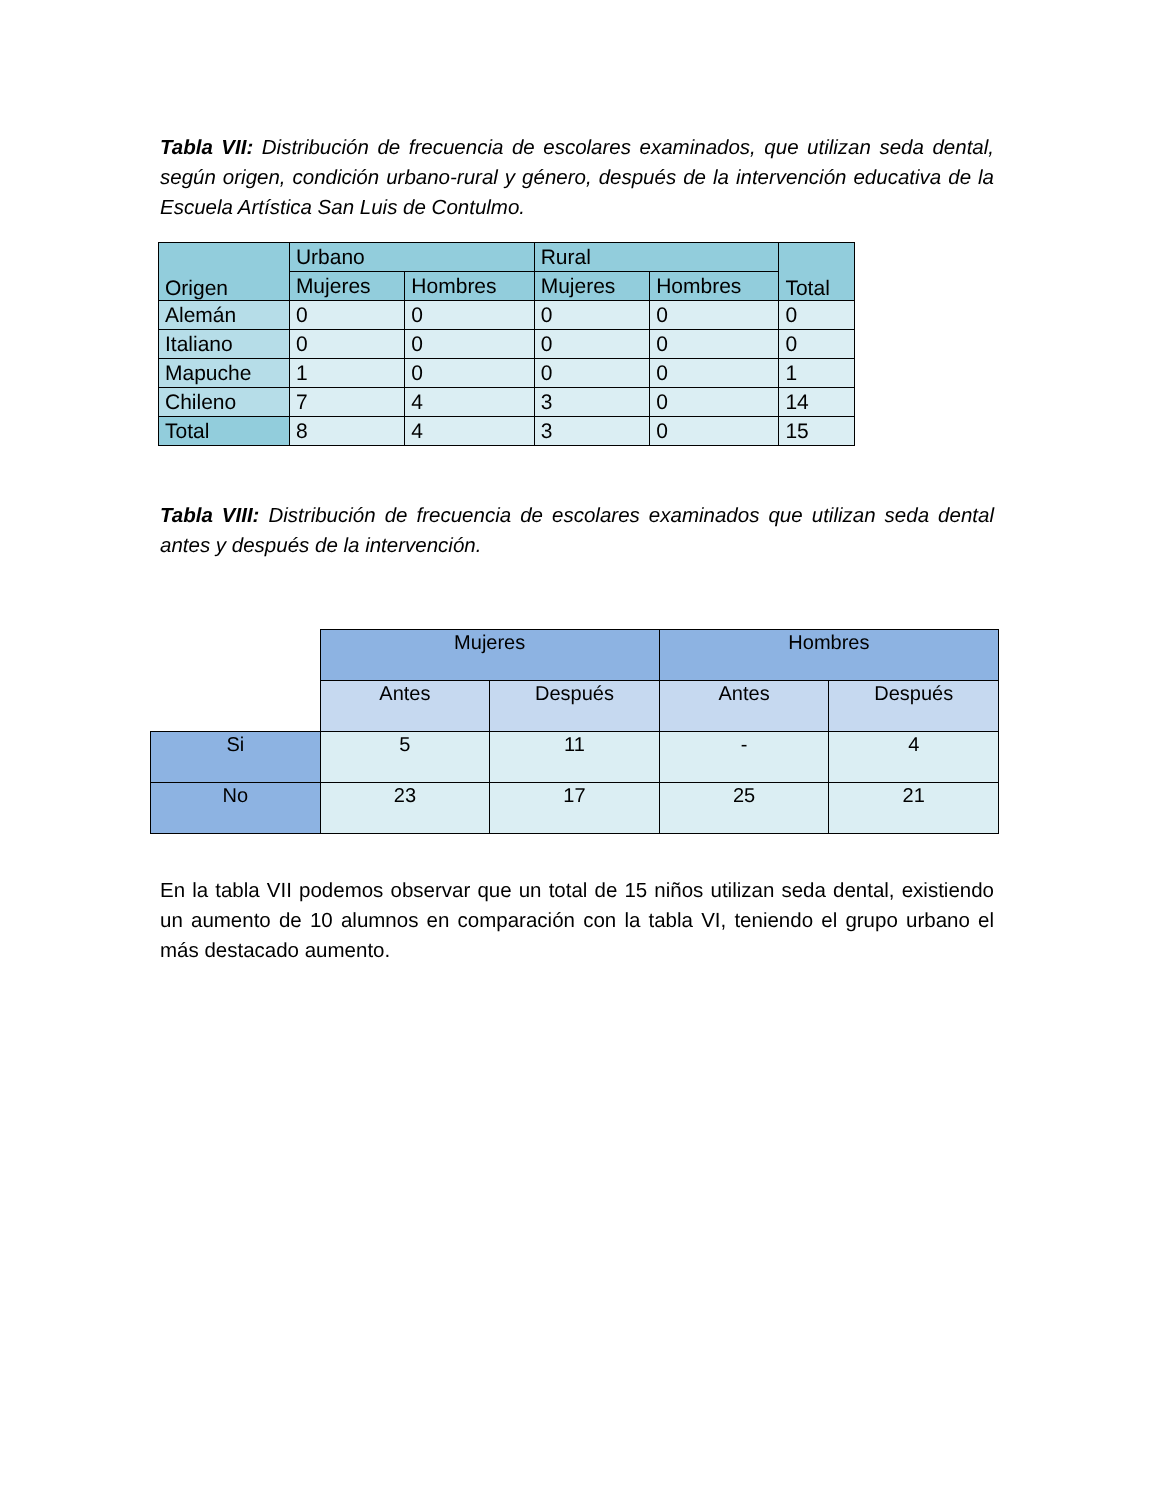Tabla VII: Distribución de frecuencia de escolares examinados, que utilizan seda dental, según origen, condición urbano-rural y género, después de la intervención educativa de la Escuela Artística San Luis de Contulmo.
| Origen | Urbano | | Rural | | Total |
| --- | --- | --- | --- | --- | --- |
| | Mujeres | Hombres | Mujeres | Hombres | |
| Alemán | 0 | 0 | 0 | 0 | 0 |
| Italiano | 0 | 0 | 0 | 0 | 0 |
| Mapuche | 1 | 0 | 0 | 0 | 1 |
| Chileno | 7 | 4 | 3 | 0 | 14 |
| Total | 8 | 4 | 3 | 0 | 15 |
Tabla VIII: Distribución de frecuencia de escolares examinados que utilizan seda dental antes y después de la intervención.
| | Mujeres | | Hombres | |
| | Antes | Después | Antes | Después |
| Si | 5 | 11 | - | 4 |
| No | 23 | 17 | 25 | 21 |
En la tabla VII podemos observar que un total de 15 niños utilizan seda dental, existiendo un aumento de 10 alumnos en comparación con la tabla VI, teniendo el grupo urbano el más destacado aumento.